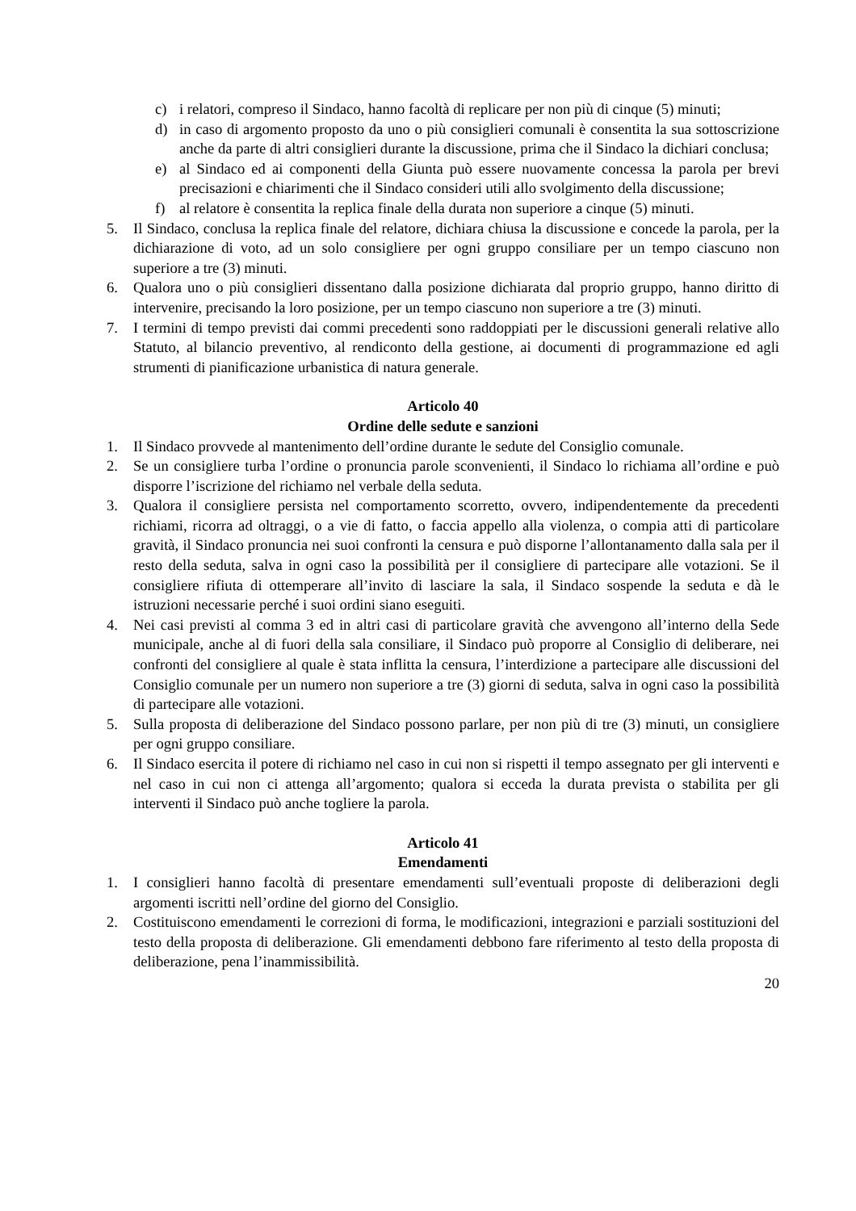c) i relatori, compreso il Sindaco, hanno facoltà di replicare per non più di cinque (5) minuti;
d) in caso di argomento proposto da uno o più consiglieri comunali è consentita la sua sottoscrizione anche da parte di altri consiglieri durante la discussione, prima che il Sindaco la dichiari conclusa;
e) al Sindaco ed ai componenti della Giunta può essere nuovamente concessa la parola per brevi precisazioni e chiarimenti che il Sindaco consideri utili allo svolgimento della discussione;
f) al relatore è consentita la replica finale della durata non superiore a cinque (5) minuti.
5. Il Sindaco, conclusa la replica finale del relatore, dichiara chiusa la discussione e concede la parola, per la dichiarazione di voto, ad un solo consigliere per ogni gruppo consiliare per un tempo ciascuno non superiore a tre (3) minuti.
6. Qualora uno o più consiglieri dissentano dalla posizione dichiarata dal proprio gruppo, hanno diritto di intervenire, precisando la loro posizione, per un tempo ciascuno non superiore a tre (3) minuti.
7. I termini di tempo previsti dai commi precedenti sono raddoppiati per le discussioni generali relative allo Statuto, al bilancio preventivo, al rendiconto della gestione, ai documenti di programmazione ed agli strumenti di pianificazione urbanistica di natura generale.
Articolo 40
Ordine delle sedute e sanzioni
1. Il Sindaco provvede al mantenimento dell’ordine durante le sedute del Consiglio comunale.
2. Se un consigliere turba l’ordine o pronuncia parole sconvenienti, il Sindaco lo richiama all’ordine e può disporre l’iscrizione del richiamo nel verbale della seduta.
3. Qualora il consigliere persista nel comportamento scorretto, ovvero, indipendentemente da precedenti richiami, ricorra ad oltraggi, o a vie di fatto, o faccia appello alla violenza, o compia atti di particolare gravità, il Sindaco pronuncia nei suoi confronti la censura e può disporne l’allontanamento dalla sala per il resto della seduta, salva in ogni caso la possibilità per il consigliere di partecipare alle votazioni. Se il consigliere rifiuta di ottemperare all’invito di lasciare la sala, il Sindaco sospende la seduta e dà le istruzioni necessarie perché i suoi ordini siano eseguiti.
4. Nei casi previsti al comma 3 ed in altri casi di particolare gravità che avvengono all’interno della Sede municipale, anche al di fuori della sala consiliare, il Sindaco può proporre al Consiglio di deliberare, nei confronti del consigliere al quale è stata inflitta la censura, l’interdizione a partecipare alle discussioni del Consiglio comunale per un numero non superiore a tre (3) giorni di seduta, salva in ogni caso la possibilità di partecipare alle votazioni.
5. Sulla proposta di deliberazione del Sindaco possono parlare, per non più di tre (3) minuti, un consigliere per ogni gruppo consiliare.
6. Il Sindaco esercita il potere di richiamo nel caso in cui non si rispetti il tempo assegnato per gli interventi e nel caso in cui non ci attenga all’argomento; qualora si ecceda la durata prevista o stabilita per gli interventi il Sindaco può anche togliere la parola.
Articolo 41
Emendamenti
1. I consiglieri hanno facoltà di presentare emendamenti sull’eventuali proposte di deliberazioni degli argomenti iscritti nell’ordine del giorno del Consiglio.
2. Costituiscono emendamenti le correzioni di forma, le modificazioni, integrazioni e parziali sostituzioni del testo della proposta di deliberazione. Gli emendamenti debbono fare riferimento al testo della proposta di deliberazione, pena l’inammissibilità.
20